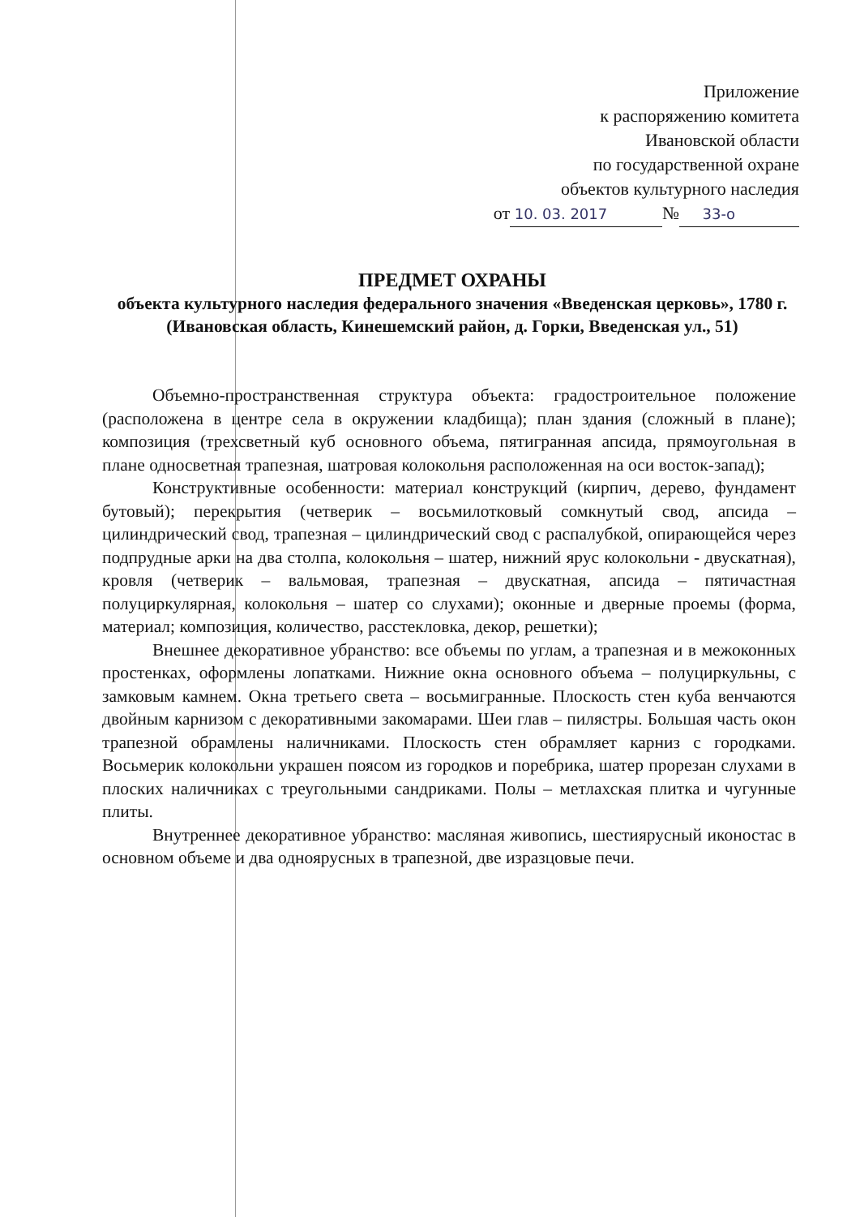Приложение
к распоряжению комитета
Ивановской области
по государственной охране
объектов культурного наследия
от 10. 03. 2017 № 33-о
ПРЕДМЕТ ОХРАНЫ
объекта культурного наследия федерального значения «Введенская церковь», 1780 г. (Ивановская область, Кинешемский район, д. Горки, Введенская ул., 51)
Объемно-пространственная структура объекта: градостроительное положение (расположена в центре села в окружении кладбища); план здания (сложный в плане); композиция (трехсветный куб основного объема, пятигранная апсида, прямоугольная в плане односветная трапезная, шатровая колокольня расположенная на оси восток-запад);
Конструктивные особенности: материал конструкций (кирпич, дерево, фундамент бутовый); перекрытия (четверик – восьмилотковый сомкнутый свод, апсида – цилиндрический свод, трапезная – цилиндрический свод с распалубкой, опирающейся через подпрудные арки на два столпа, колокольня – шатер, нижний ярус колокольни - двускатная), кровля (четверик – вальмовая, трапезная – двускатная, апсида – пятичастная полуциркулярная, колокольня – шатер со слухами); оконные и дверные проемы (форма, материал; композиция, количество, расстекловка, декор, решетки);
Внешнее декоративное убранство: все объемы по углам, а трапезная и в межоконных простенках, оформлены лопатками. Нижние окна основного объема – полуциркульны, с замковым камнем. Окна третьего света – восьмигранные. Плоскость стен куба венчаются двойным карнизом с декоративными закомарами. Шеи глав – пилястры. Большая часть окон трапезной обрамлены наличниками. Плоскость стен обрамляет карниз с городками. Восьмерик колокольни украшен поясом из городков и поребрика, шатер прорезан слухами в плоских наличниках с треугольными сандриками. Полы – метлахская плитка и чугунные плиты.
Внутреннее декоративное убранство: масляная живопись, шестиярусный иконостас в основном объеме и два одноярусных в трапезной, две изразцовые печи.